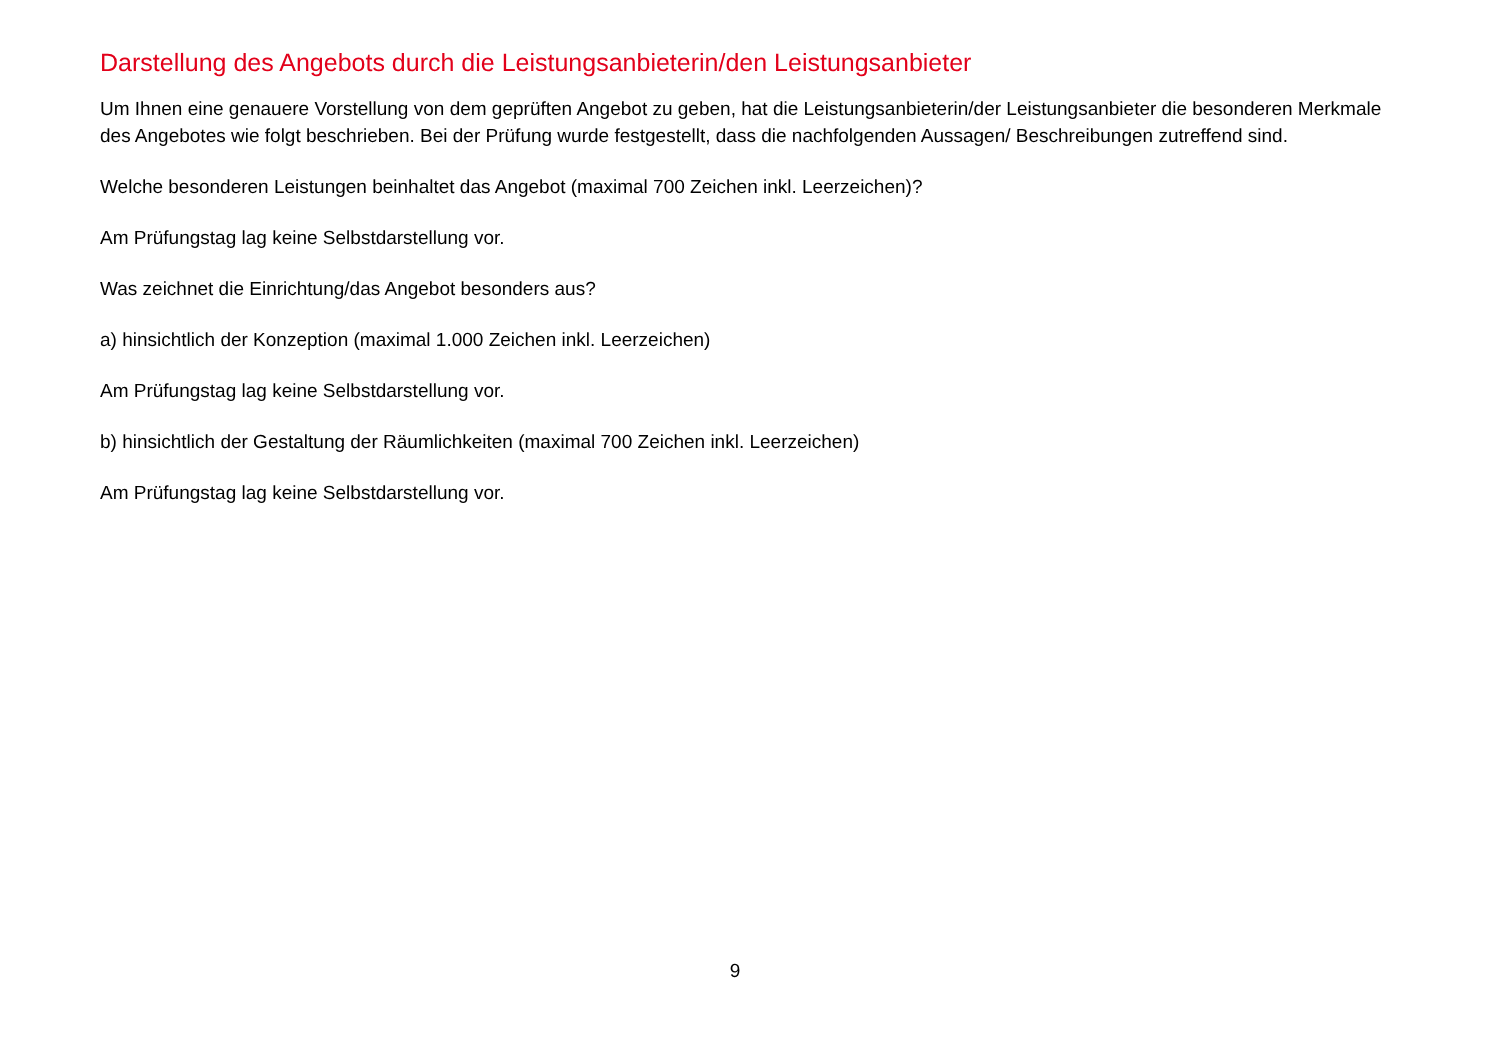Darstellung des Angebots durch die Leistungsanbieterin/den Leistungsanbieter
Um Ihnen eine genauere Vorstellung von dem geprüften Angebot zu geben, hat die Leistungsanbieterin/der Leistungsanbieter die besonderen Merkmale des Angebotes wie folgt beschrieben. Bei der Prüfung wurde festgestellt, dass die nachfolgenden Aussagen/ Beschreibungen zutreffend sind.
Welche besonderen Leistungen beinhaltet das Angebot (maximal 700 Zeichen inkl. Leerzeichen)?
Am Prüfungstag lag keine Selbstdarstellung vor.
Was zeichnet die Einrichtung/das Angebot besonders aus?
a) hinsichtlich der Konzeption (maximal 1.000 Zeichen inkl. Leerzeichen)
Am Prüfungstag lag keine Selbstdarstellung vor.
b) hinsichtlich der Gestaltung der Räumlichkeiten (maximal 700 Zeichen inkl. Leerzeichen)
Am Prüfungstag lag keine Selbstdarstellung vor.
9